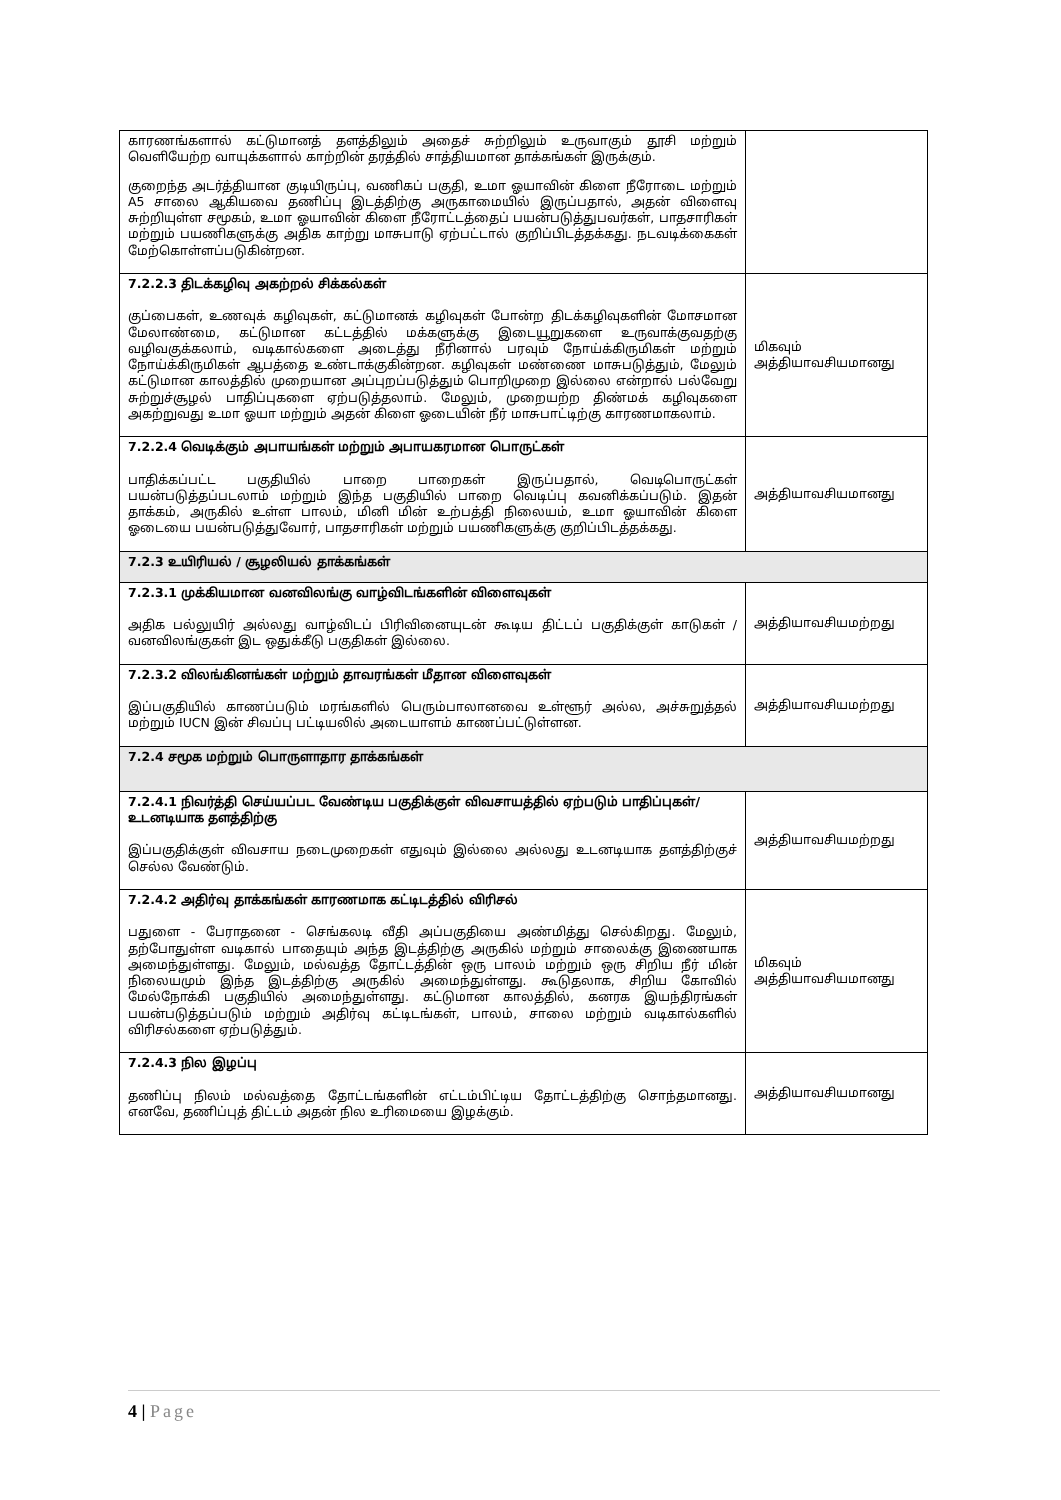| காரணங்களால் கட்டுமானத் தளத்திலும் அதைச் சுற்றிலும் உருவாகும் தூசி மற்றும் வெளியேற்ற வாயுக்களால் காற்றின் தரத்தில் சாத்தியமான தாக்கங்கள் இருக்கும். குறைந்த அடர்த்தியான குடியிருப்பு, வணிகப் பகுதி, உமா ஓயாவின் கிளை நீரோடை மற்றும் A5 சாலை ஆகியவை தணிப்பு இடத்திற்கு அருகாமையில் இருப்பதால், அதன் விளைவு சுற்றியுள்ள சமூகம், உமா ஓயாவின் கிளை நீரோட்டத்தைப் பயன்படுத்துபவர்கள், பாதசாரிகள் மற்றும் பயணிகளுக்கு அதிக காற்று மாசுபாடு ஏற்பட்டால் குறிப்பிடத்தக்கது. நடவடிக்கைகள் மேற்கொள்ளப்படுகின்றன. | |
| 7.2.2.3 திடக்கழிவு அகற்றல் சிக்கல்கள் குப்பைகள், உணவுக் கழிவுகள், கட்டுமானக் கழிவுகள் போன்ற திடக்கழிவுகளின் மோசமான மேலாண்மை, கட்டுமான கட்டத்தில் மக்களுக்கு இடையூறுகளை உருவாக்குவதற்கு வழிவகுக்கலாம், வடிகால்களை அடைத்து நீரினால் பரவும் நோய்க்கிருமிகள் மற்றும் நோய்க்கிருமிகள் ஆபத்தை உண்டாக்குகின்றன. கழிவுகள் மண்ணை மாசுபடுத்தும், மேலும் கட்டுமான காலத்தில் முறையான அப்புறப்படுத்தும் பொறிமுறை இல்லை என்றால் பல்வேறு சுற்றுச்சூழல் பாதிப்புகளை ஏற்படுத்தலாம். மேலும், முறையற்ற திண்மக் கழிவுகளை அகற்றுவது உமா ஓயா மற்றும் அதன் கிளை ஓடையின் நீர் மாசுபாட்டிற்கு காரணமாகலாம். | மிகவும் அத்தியாவசியமானது |
| 7.2.2.4 வெடிக்கும் அபாயங்கள் மற்றும் அபாயகரமான பொருட்கள் பாதிக்கப்பட்ட பகுதியில் பாறை பாறைகள் இருப்பதால், வெடிபொருட்கள் பயன்படுத்தப்படலாம் மற்றும் இந்த பகுதியில் பாறை வெடிப்பு கவனிக்கப்படும். இதன் தாக்கம், அருகில் உள்ள பாலம், மினி மின் உற்பத்தி நிலையம், உமா ஓயாவின் கிளை ஓடையை பயன்படுத்துவோர், பாதசாரிகள் மற்றும் பயணிகளுக்கு குறிப்பிடத்தக்கது. | அத்தியாவசியமானது |
| 7.2.3 உயிரியல் / சூழலியல் தாக்கங்கள் | |
| 7.2.3.1 முக்கியமான வனவிலங்கு வாழ்விடங்களின் விளைவுகள் அதிக பல்லுயிர் அல்லது வாழ்விடப் பிரிவினையுடன் கூடிய திட்டப் பகுதிக்குள் காடுகள் / வனவிலங்குகள் இட ஒதுக்கீடு பகுதிகள் இல்லை. | அத்தியாவசியமற்றது |
| 7.2.3.2 விலங்கினங்கள் மற்றும் தாவரங்கள் மீதான விளைவுகள் இப்பகுதியில் காணப்படும் மரங்களில் பெரும்பாலானவை உள்ளூர் அல்ல, அச்சுறுத்தல் மற்றும் IUCN இன் சிவப்பு பட்டியலில் அடையாளம் காணப்பட்டுள்ளன. | அத்தியாவசியமற்றது |
| 7.2.4 சமூக மற்றும் பொருளாதார தாக்கங்கள் | |
| 7.2.4.1 நிவர்த்தி செய்யப்பட வேண்டிய பகுதிக்குள் விவசாயத்தில் ஏற்படும் பாதிப்புகள்/ உடனடியாக தளத்திற்கு இப்பகுதிக்குள் விவசாய நடைமுறைகள் எதுவும் இல்லை அல்லது உடனடியாக தளத்திற்குச் செல்ல வேண்டும். | அத்தியாவசியமற்றது |
| 7.2.4.2 அதிர்வு தாக்கங்கள் காரணமாக கட்டிடத்தில் விரிசல் பதுளை - பேராதனை - செங்கலடி வீதி அப்பகுதியை அண்மித்து செல்கிறது. மேலும், தற்போதுள்ள வடிகால் பாதையும் அந்த இடத்திற்கு அருகில் மற்றும் சாலைக்கு இணையாக அமைந்துள்ளது. மேலும், மல்வத்த தோட்டத்தின் ஒரு பாலம் மற்றும் ஒரு சிறிய நீர் மின் நிலையமும் இந்த இடத்திற்கு அருகில் அமைந்துள்ளது. கூடுதலாக, சிறிய கோவில் மேல்நோக்கி பகுதியில் அமைந்துள்ளது. கட்டுமான காலத்தில், கனரக இயந்திரங்கள் பயன்படுத்தப்படும் மற்றும் அதிர்வு கட்டிடங்கள், பாலம், சாலை மற்றும் வடிகால்களில் விரிசல்களை ஏற்படுத்தும். | மிகவும் அத்தியாவசியமானது |
| 7.2.4.3 நில இழப்பு தணிப்பு நிலம் மல்வத்தை தோட்டங்களின் எட்டம்பிட்டிய தோட்டத்திற்கு சொந்தமானது. எனவே, தணிப்புத் திட்டம் அதன் நில உரிமையை இழக்கும். | அத்தியாவசியமானது |
4 | Page